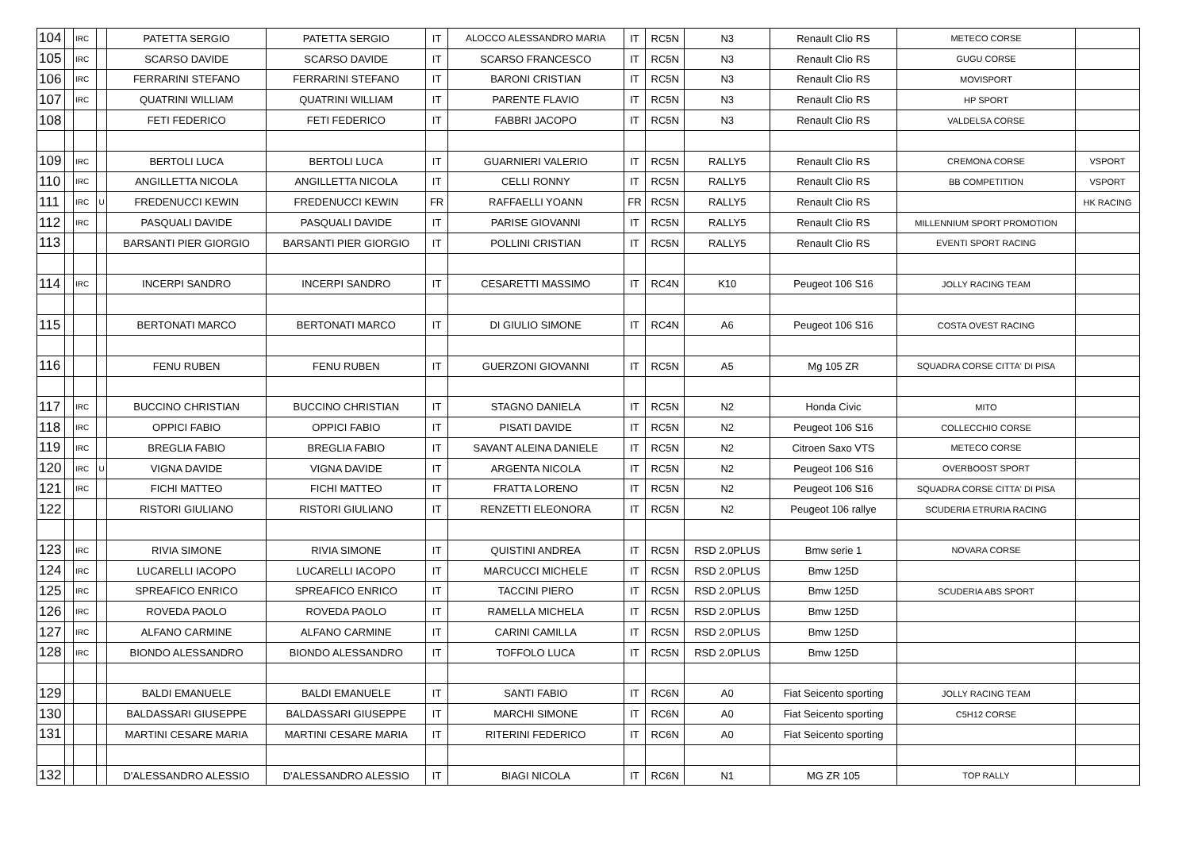| 104 | | IRC | | PATETTA SERGIO | PATETTA SERGIO | IT | ALOCCO ALESSANDRO MARIA | IT | RC5N | N3 | Renault Clio RS | METECO CORSE | |
| 105 | | IRC | | SCARSO DAVIDE | SCARSO DAVIDE | IT | SCARSO FRANCESCO | IT | RC5N | N3 | Renault Clio RS | GUGU CORSE | |
| 106 | | IRC | | FERRARINI STEFANO | FERRARINI STEFANO | IT | BARONI CRISTIAN | IT | RC5N | N3 | Renault Clio RS | MOVISPORT | |
| 107 | | IRC | | QUATRINI WILLIAM | QUATRINI WILLIAM | IT | PARENTE FLAVIO | IT | RC5N | N3 | Renault Clio RS | HP SPORT | |
| 108 | | | | FETI FEDERICO | FETI FEDERICO | IT | FABBRI JACOPO | IT | RC5N | N3 | Renault Clio RS | VALDELSA CORSE | |
| 109 | | IRC | | BERTOLI LUCA | BERTOLI LUCA | IT | GUARNIERI VALERIO | IT | RC5N | RALLY5 | Renault Clio RS | CREMONA CORSE | VSPORT |
| 110 | | IRC | | ANGILLETTA NICOLA | ANGILLETTA NICOLA | IT | CELLI RONNY | IT | RC5N | RALLY5 | Renault Clio RS | BB COMPETITION | VSPORT |
| 111 | | IRC | U | FREDENUCCI KEWIN | FREDENUCCI KEWIN | FR | RAFFAELLI YOANN | FR | RC5N | RALLY5 | Renault Clio RS | | HK RACING |
| 112 | | IRC | | PASQUALI DAVIDE | PASQUALI DAVIDE | IT | PARISE GIOVANNI | IT | RC5N | RALLY5 | Renault Clio RS | MILLENNIUM SPORT PROMOTION | |
| 113 | | | | BARSANTI PIER GIORGIO | BARSANTI PIER GIORGIO | IT | POLLINI CRISTIAN | IT | RC5N | RALLY5 | Renault Clio RS | EVENTI SPORT RACING | |
| 114 | | IRC | | INCERPI SANDRO | INCERPI SANDRO | IT | CESARETTI MASSIMO | IT | RC4N | K10 | Peugeot 106 S16 | JOLLY RACING TEAM | |
| 115 | | | | BERTONATI MARCO | BERTONATI MARCO | IT | DI GIULIO SIMONE | IT | RC4N | A6 | Peugeot 106 S16 | COSTA OVEST RACING | |
| 116 | | | | FENU RUBEN | FENU RUBEN | IT | GUERZONI GIOVANNI | IT | RC5N | A5 | Mg 105 ZR | SQUADRA CORSE CITTA' DI PISA | |
| 117 | | IRC | | BUCCINO CHRISTIAN | BUCCINO CHRISTIAN | IT | STAGNO DANIELA | IT | RC5N | N2 | Honda Civic | MITO | |
| 118 | | IRC | | OPPICI FABIO | OPPICI FABIO | IT | PISATI DAVIDE | IT | RC5N | N2 | Peugeot 106 S16 | COLLECCHIO CORSE | |
| 119 | | IRC | | BREGLIA FABIO | BREGLIA FABIO | IT | SAVANT ALEINA DANIELE | IT | RC5N | N2 | Citroen Saxo VTS | METECO CORSE | |
| 120 | | IRC | U | VIGNA DAVIDE | VIGNA DAVIDE | IT | ARGENTA NICOLA | IT | RC5N | N2 | Peugeot 106 S16 | OVERBOOST SPORT | |
| 121 | | IRC | | FICHI MATTEO | FICHI MATTEO | IT | FRATTA LORENO | IT | RC5N | N2 | Peugeot 106 S16 | SQUADRA CORSE CITTA' DI PISA | |
| 122 | | | | RISTORI GIULIANO | RISTORI GIULIANO | IT | RENZETTI ELEONORA | IT | RC5N | N2 | Peugeot 106 rallye | SCUDERIA ETRURIA RACING | |
| 123 | | IRC | | RIVIA SIMONE | RIVIA SIMONE | IT | QUISTINI ANDREA | IT | RC5N | RSD 2.0PLUS | Bmw serie 1 | NOVARA CORSE | |
| 124 | | IRC | | LUCARELLI IACOPO | LUCARELLI IACOPO | IT | MARCUCCI MICHELE | IT | RC5N | RSD 2.0PLUS | Bmw 125D | | |
| 125 | | IRC | | SPREAFICO ENRICO | SPREAFICO ENRICO | IT | TACCINI PIERO | IT | RC5N | RSD 2.0PLUS | Bmw 125D | SCUDERIA ABS SPORT | |
| 126 | | IRC | | ROVEDA PAOLO | ROVEDA PAOLO | IT | RAMELLA MICHELA | IT | RC5N | RSD 2.0PLUS | Bmw 125D | | |
| 127 | | IRC | | ALFANO CARMINE | ALFANO CARMINE | IT | CARINI CAMILLA | IT | RC5N | RSD 2.0PLUS | Bmw 125D | | |
| 128 | | IRC | | BIONDO ALESSANDRO | BIONDO ALESSANDRO | IT | TOFFOLO LUCA | IT | RC5N | RSD 2.0PLUS | Bmw 125D | | |
| 129 | | | | BALDI EMANUELE | BALDI EMANUELE | IT | SANTI FABIO | IT | RC6N | A0 | Fiat Seicento sporting | JOLLY RACING TEAM | |
| 130 | | | | BALDASSARI GIUSEPPE | BALDASSARI GIUSEPPE | IT | MARCHI SIMONE | IT | RC6N | A0 | Fiat Seicento sporting | C5H12 CORSE | |
| 131 | | | | MARTINI CESARE MARIA | MARTINI CESARE MARIA | IT | RITERINI FEDERICO | IT | RC6N | A0 | Fiat Seicento sporting | | |
| 132 | | | | D'ALESSANDRO ALESSIO | D'ALESSANDRO ALESSIO | IT | BIAGI NICOLA | IT | RC6N | N1 | MG ZR 105 | TOP RALLY | |